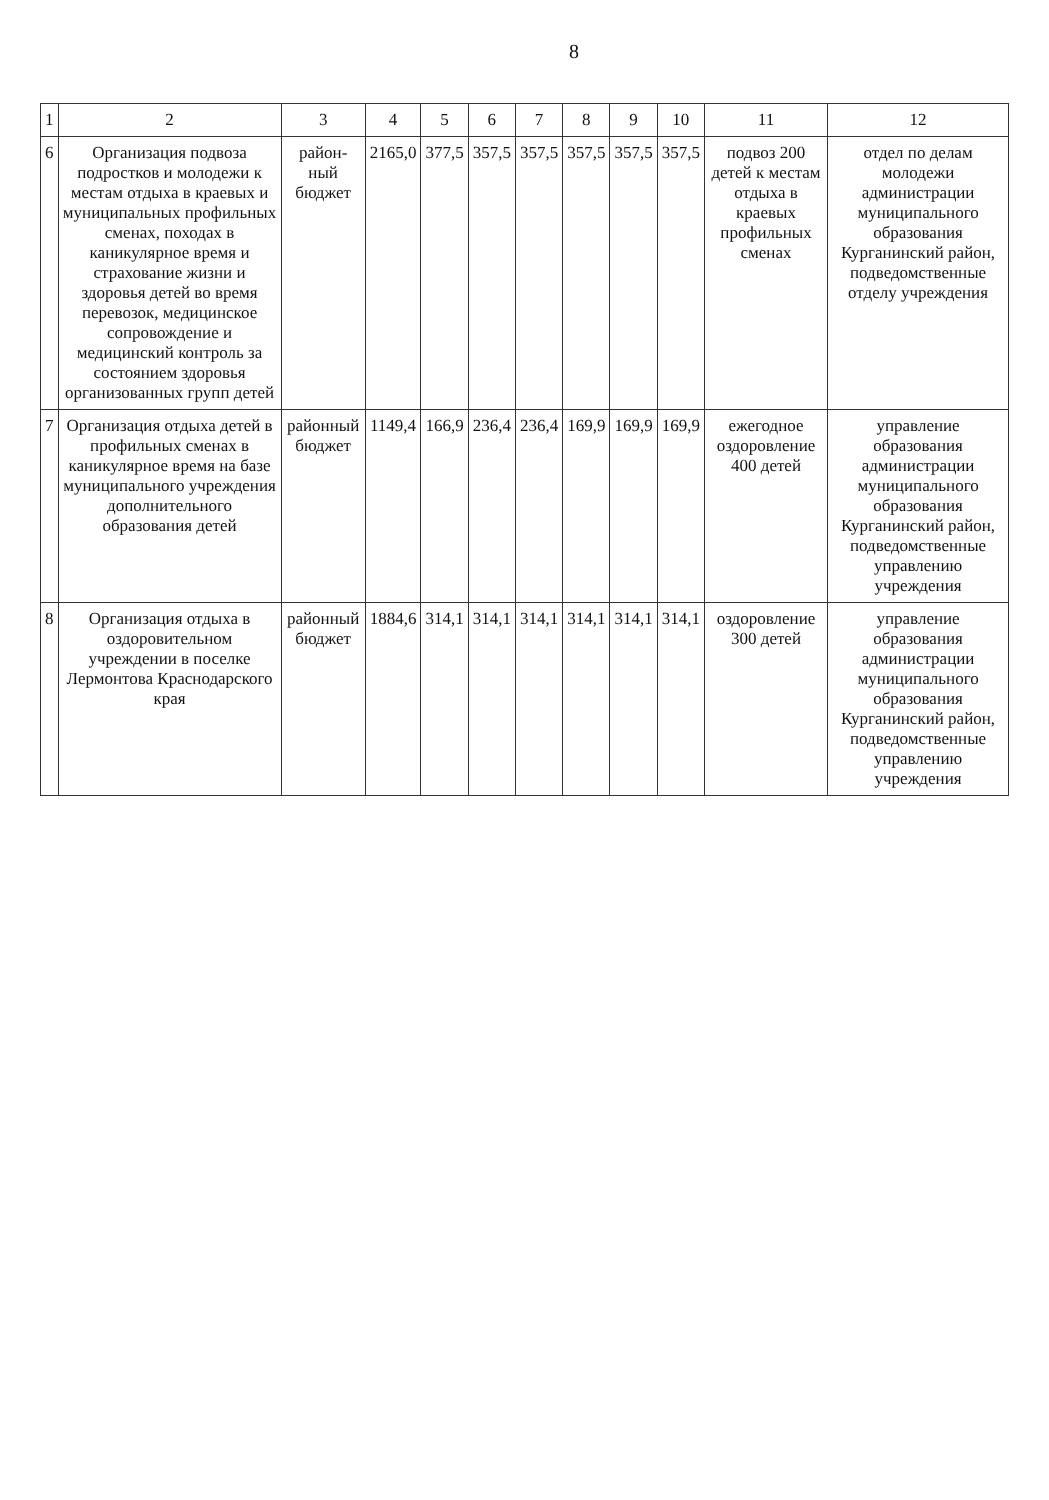8
| 1 | 2 | 3 | 4 | 5 | 6 | 7 | 8 | 9 | 10 | 11 | 12 |
| --- | --- | --- | --- | --- | --- | --- | --- | --- | --- | --- | --- |
| 6 | Организация подвоза подростков и молодежи к местам отдыха в краевых и муниципальных профильных сменах, походах в каникулярное время и страхование жизни и здоровья детей во время перевозок, медицинское сопровождение и медицинский контроль за состоянием здоровья организованных групп детей | район-ный бюджет | 2165,0 | 377,5 | 357,5 | 357,5 | 357,5 | 357,5 | 357,5 | подвоз 200 детей к местам отдыха в краевых профильных сменах | отдел по делам молодежи администрации муниципального образования Курганинский район, подведомственные отделу учреждения |
| 7 | Организация отдыха детей в профильных сменах в каникулярное время на базе муниципального учреждения дополнительного образования детей | районный бюджет | 1149,4 | 166,9 | 236,4 | 236,4 | 169,9 | 169,9 | 169,9 | ежегодное оздоровление 400 детей | управление образования администрации муниципального образования Курганинский район, подведомственные управлению учреждения |
| 8 | Организация отдыха в оздоровительном учреждении в поселке Лермонтова Краснодарского края | районный бюджет | 1884,6 | 314,1 | 314,1 | 314,1 | 314,1 | 314,1 | 314,1 | оздоровление 300 детей | управление образования администрации муниципального образования Курганинский район, подведомственные управлению учреждения |